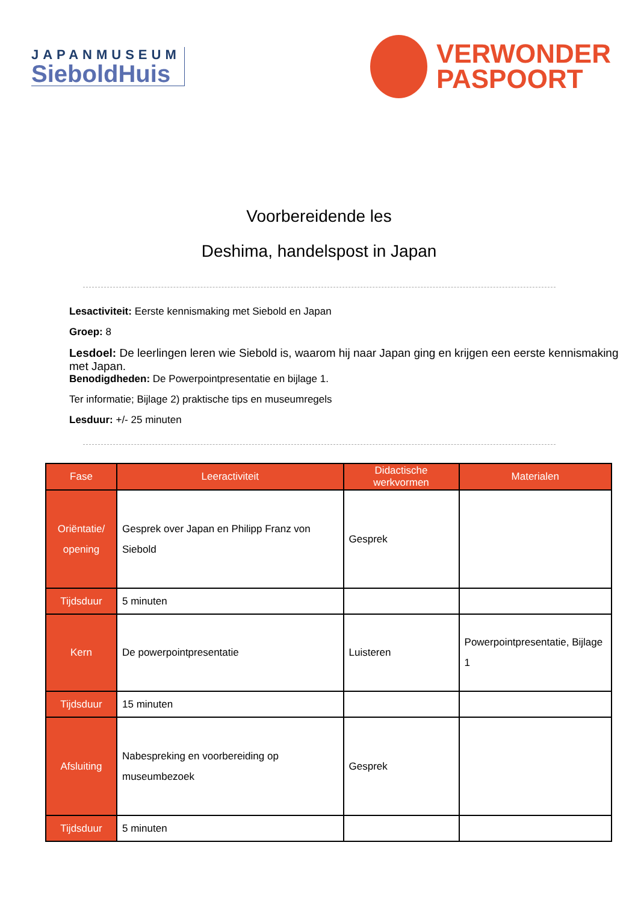JAPANMUSEUM
SieboldHuis
VERWONDER
PASPOORT
Voorbereidende les
Deshima, handelspost in Japan
Lesactiviteit: Eerste kennismaking met Siebold en Japan
Groep: 8
Lesdoel: De leerlingen leren wie Siebold is, waarom hij naar Japan ging en krijgen een eerste kennismaking met Japan.
Benodigdheden: De Powerpointpresentatie en bijlage 1.
Ter informatie; Bijlage 2) praktische tips en museumregels
Lesduur: +/- 25 minuten
| Fase | Leeractiviteit | Didactische werkvormen | Materialen |
| --- | --- | --- | --- |
| Oriëntatie/ opening | Gesprek over Japan en Philipp Franz von Siebold | Gesprek | |
| Tijdsduur | 5 minuten | | |
| Kern | De powerpointpresentatie | Luisteren | Powerpointpresentatie, Bijlage 1 |
| Tijdsduur | 15 minuten | | |
| Afsluiting | Nabespreking en voorbereiding op museumbezoek | Gesprek | |
| Tijdsduur | 5 minuten | | |